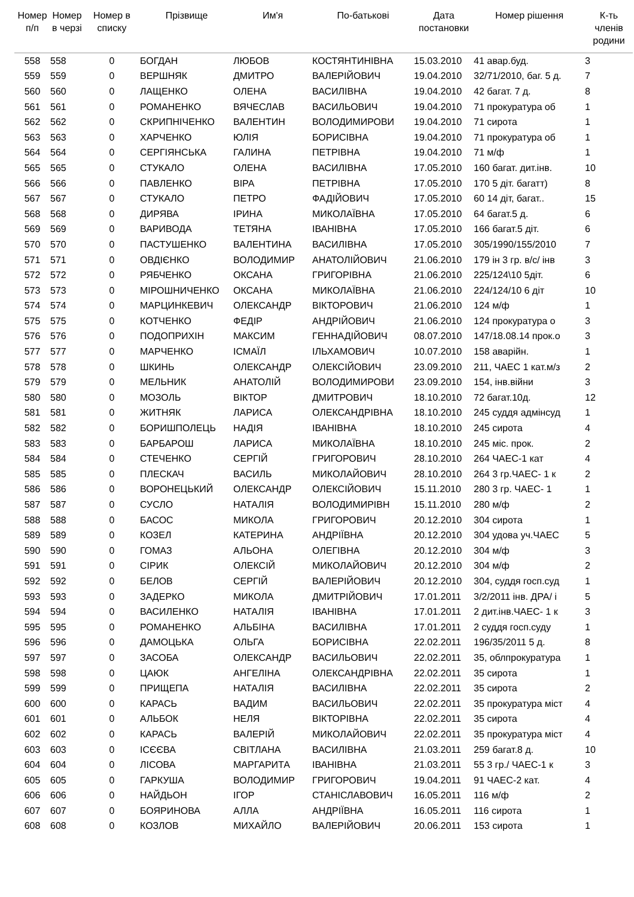| Номер п/п | Номер в черзі | Номер в списку | Прізвище | Им'я | По-батькові | Дата постановки | Номер рішення | К-ть членів родини |
| --- | --- | --- | --- | --- | --- | --- | --- | --- |
| 558 | 558 | 0 | БОГДАН | ЛЮБОВ | КОСТЯНТИНІВНА | 15.03.2010 | 41 авар.буд. | 3 |
| 559 | 559 | 0 | ВЕРШНЯК | ДМИТРО | ВАЛЕРІЙОВИЧ | 19.04.2010 | 32/71/2010, баг. 5 д. | 7 |
| 560 | 560 | 0 | ЛАЩЕНКО | ОЛЕНА | ВАСИЛІВНА | 19.04.2010 | 42 багат. 7 д. | 8 |
| 561 | 561 | 0 | РОМАНЕНКО | ВЯЧЕСЛАВ | ВАСИЛЬОВИЧ | 19.04.2010 | 71 прокуратура об | 1 |
| 562 | 562 | 0 | СКРИПНІЧЕНКО | ВАЛЕНТИН | ВОЛОДИМИРОВИ | 19.04.2010 | 71 сирота | 1 |
| 563 | 563 | 0 | ХАРЧЕНКО | ЮЛІЯ | БОРИСІВНА | 19.04.2010 | 71 прокуратура об | 1 |
| 564 | 564 | 0 | СЕРГІЯНСЬКА | ГАЛИНА | ПЕТРІВНА | 19.04.2010 | 71 м/ф | 1 |
| 565 | 565 | 0 | СТУКАЛО | ОЛЕНА | ВАСИЛІВНА | 17.05.2010 | 160 багат. дит.інв. | 10 |
| 566 | 566 | 0 | ПАВЛЕНКО | ВІРА | ПЕТРІВНА | 17.05.2010 | 170 5 діт. багатт) | 8 |
| 567 | 567 | 0 | СТУКАЛО | ПЕТРО | ФАДІЙОВИЧ | 17.05.2010 | 60 14 діт, багат.. | 15 |
| 568 | 568 | 0 | ДИРЯВА | ІРИНА | МИКОЛАЇВНА | 17.05.2010 | 64 багат.5 д. | 6 |
| 569 | 569 | 0 | ВАРИВОДА | ТЕТЯНА | ІВАНІВНА | 17.05.2010 | 166 багат.5 діт. | 6 |
| 570 | 570 | 0 | ПАСТУШЕНКО | ВАЛЕНТИНА | ВАСИЛІВНА | 17.05.2010 | 305/1990/155/2010 | 7 |
| 571 | 571 | 0 | ОВДІЄНКО | ВОЛОДИМИР | АНАТОЛІЙОВИЧ | 21.06.2010 | 179 ін 3 гр. в/с/ інв | 3 |
| 572 | 572 | 0 | РЯБЧЕНКО | ОКСАНА | ГРИГОРІВНА | 21.06.2010 | 225/124\10 5діт. | 6 |
| 573 | 573 | 0 | МІРОШНИЧЕНКО | ОКСАНА | МИКОЛАЇВНА | 21.06.2010 | 224/124/10 6 діт | 10 |
| 574 | 574 | 0 | МАРЦИНКЕВИЧ | ОЛЕКСАНДР | ВІКТОРОВИЧ | 21.06.2010 | 124 м/ф | 1 |
| 575 | 575 | 0 | КОТЧЕНКО | ФЕДІР | АНДРІЙОВИЧ | 21.06.2010 | 124 прокуратура о | 3 |
| 576 | 576 | 0 | ПОДОПРИХІН | МАКСИМ | ГЕННАДІЙОВИЧ | 08.07.2010 | 147/18.08.14 прок.о | 3 |
| 577 | 577 | 0 | МАРЧЕНКО | ІСМАЇЛ | ІЛЬХАМОВИЧ | 10.07.2010 | 158 аварійн. | 1 |
| 578 | 578 | 0 | ШКИНЬ | ОЛЕКСАНДР | ОЛЕКСІЙОВИЧ | 23.09.2010 | 211, ЧАЕС 1 кат.м/з | 2 |
| 579 | 579 | 0 | МЕЛЬНИК | АНАТОЛІЙ | ВОЛОДИМИРОВИ | 23.09.2010 | 154, інв.війни | 3 |
| 580 | 580 | 0 | МОЗОЛЬ | ВІКТОР | ДМИТРОВИЧ | 18.10.2010 | 72 багат.10д. | 12 |
| 581 | 581 | 0 | ЖИТНЯК | ЛАРИСА | ОЛЕКСАНДРІВНА | 18.10.2010 | 245 суддя адмінсуд | 1 |
| 582 | 582 | 0 | БОРИШПОЛЕЦЬ | НАДІЯ | ІВАНІВНА | 18.10.2010 | 245 сирота | 4 |
| 583 | 583 | 0 | БАРБАРОШ | ЛАРИСА | МИКОЛАЇВНА | 18.10.2010 | 245 міс. прок. | 2 |
| 584 | 584 | 0 | СТЕЧЕНКО | СЕРГІЙ | ГРИГОРОВИЧ | 28.10.2010 | 264 ЧАЕС-1 кат | 4 |
| 585 | 585 | 0 | ПЛЕСКАЧ | ВАСИЛЬ | МИКОЛАЙОВИЧ | 28.10.2010 | 264 3 гр.ЧАЕС- 1 к | 2 |
| 586 | 586 | 0 | ВОРОНЕЦЬКИЙ | ОЛЕКСАНДР | ОЛЕКСІЙОВИЧ | 15.11.2010 | 280 3 гр. ЧАЕС- 1 | 1 |
| 587 | 587 | 0 | СУСЛО | НАТАЛІЯ | ВОЛОДИМИРІВН | 15.11.2010 | 280 м/ф | 2 |
| 588 | 588 | 0 | БАСОС | МИКОЛА | ГРИГОРОВИЧ | 20.12.2010 | 304 сирота | 1 |
| 589 | 589 | 0 | КОЗЕЛ | КАТЕРИНА | АНДРІЇВНА | 20.12.2010 | 304 удова уч.ЧАЕС | 5 |
| 590 | 590 | 0 | ГОМАЗ | АЛЬОНА | ОЛЕГІВНА | 20.12.2010 | 304 м/ф | 3 |
| 591 | 591 | 0 | СІРИК | ОЛЕКСІЙ | МИКОЛАЙОВИЧ | 20.12.2010 | 304 м/ф | 2 |
| 592 | 592 | 0 | БЕЛОВ | СЕРГІЙ | ВАЛЕРІЙОВИЧ | 20.12.2010 | 304, суддя госп.суд | 1 |
| 593 | 593 | 0 | ЗАДЕРКО | МИКОЛА | ДМИТРІЙОВИЧ | 17.01.2011 | 3/2/2011 інв. ДРА/ і | 5 |
| 594 | 594 | 0 | ВАСИЛЕНКО | НАТАЛІЯ | ІВАНІВНА | 17.01.2011 | 2 дит.інв.ЧАЕС- 1 к | 3 |
| 595 | 595 | 0 | РОМАНЕНКО | АЛЬБІНА | ВАСИЛІВНА | 17.01.2011 | 2 суддя госп.суду | 1 |
| 596 | 596 | 0 | ДАМОЦЬКА | ОЛЬГА | БОРИСІВНА | 22.02.2011 | 196/35/2011 5 д. | 8 |
| 597 | 597 | 0 | ЗАСОБА | ОЛЕКСАНДР | ВАСИЛЬОВИЧ | 22.02.2011 | 35, облпрокуратура | 1 |
| 598 | 598 | 0 | ЦАЮК | АНГЕЛІНА | ОЛЕКСАНДРІВНА | 22.02.2011 | 35 сирота | 1 |
| 599 | 599 | 0 | ПРИЩЕПА | НАТАЛІЯ | ВАСИЛІВНА | 22.02.2011 | 35 сирота | 2 |
| 600 | 600 | 0 | КАРАСЬ | ВАДИМ | ВАСИЛЬОВИЧ | 22.02.2011 | 35 прокуратура міст | 4 |
| 601 | 601 | 0 | АЛЬБОК | НЕЛЯ | ВІКТОРІВНА | 22.02.2011 | 35 сирота | 4 |
| 602 | 602 | 0 | КАРАСЬ | ВАЛЕРІЙ | МИКОЛАЙОВИЧ | 22.02.2011 | 35 прокуратура міст | 4 |
| 603 | 603 | 0 | ІСЄЄВА | СВІТЛАНА | ВАСИЛІВНА | 21.03.2011 | 259 багат.8 д. | 10 |
| 604 | 604 | 0 | ЛІСОВА | МАРГАРИТА | ІВАНІВНА | 21.03.2011 | 55 3 гр./ ЧАЕС-1 к | 3 |
| 605 | 605 | 0 | ГАРКУША | ВОЛОДИМИР | ГРИГОРОВИЧ | 19.04.2011 | 91 ЧАЕС-2 кат. | 4 |
| 606 | 606 | 0 | НАЙДЬОН | ІГОР | СТАНІСЛАВОВИЧ | 16.05.2011 | 116 м/ф | 2 |
| 607 | 607 | 0 | БОЯРИНОВА | АЛЛА | АНДРІЇВНА | 16.05.2011 | 116 сирота | 1 |
| 608 | 608 | 0 | КОЗЛОВ | МИХАЙЛО | ВАЛЕРІЙОВИЧ | 20.06.2011 | 153 сирота | 1 |